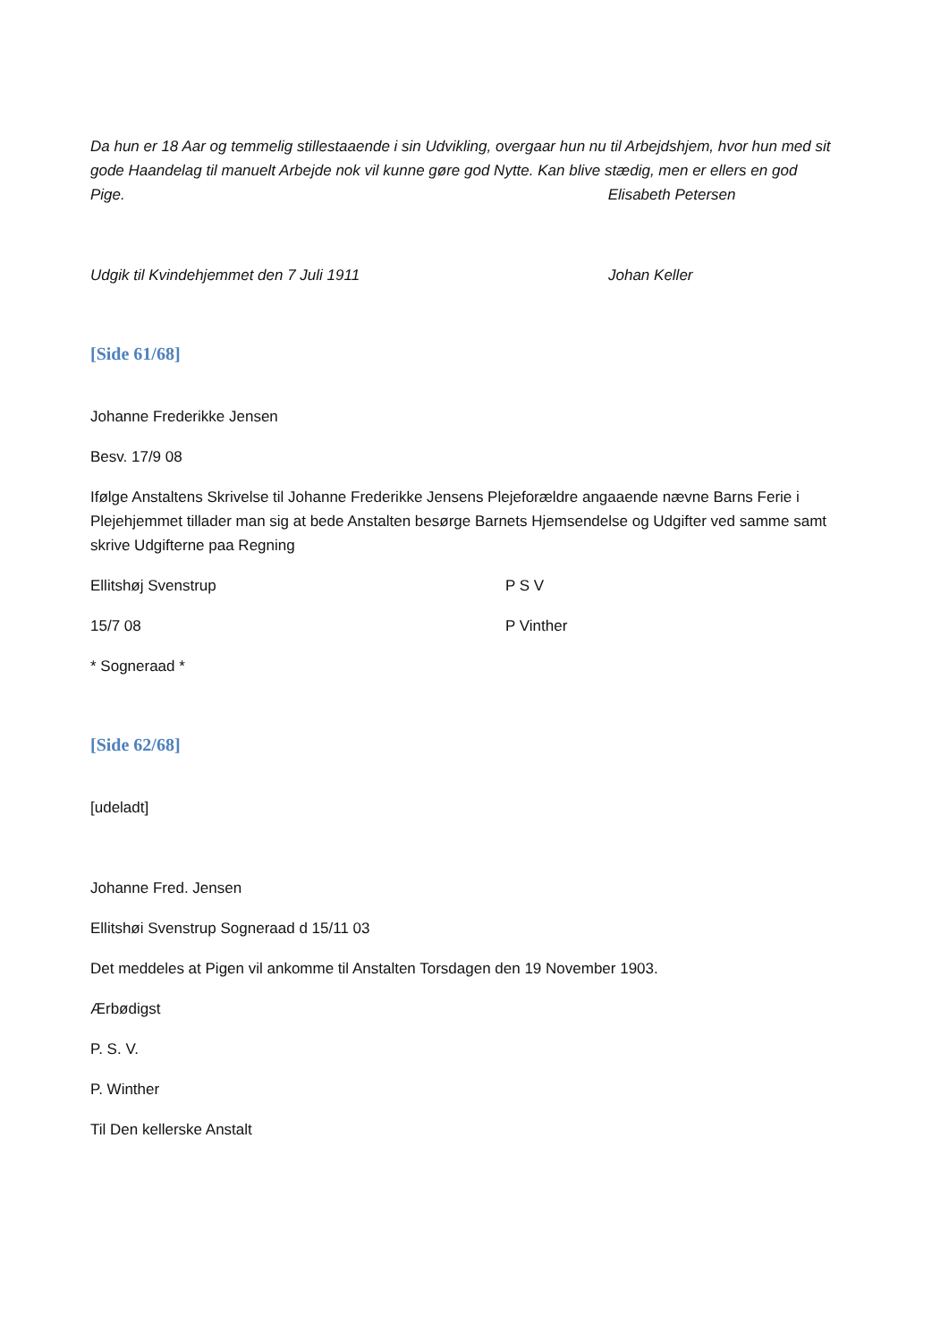Da hun er 18 Aar og temmelig stillestaaende i sin Udvikling, overgaar hun nu til Arbejdshjem, hvor hun med sit gode Haandelag til manuelt Arbejde nok vil kunne gøre god Nytte. Kan blive stædig, men er ellers en god Pige. Elisabeth Petersen
Udgik til Kvindehjemmet den 7 Juli 1911 Johan Keller
[Side 61/68]
Johanne Frederikke Jensen
Besv. 17/9 08
Ifølge Anstaltens Skrivelse til Johanne Frederikke Jensens Plejeforældre angaaende nævne Barns Ferie i Plejehjemmet tillader man sig at bede Anstalten besørge Barnets Hjemsendelse og Udgifter ved samme samt skrive Udgifterne paa Regning
Ellitshøj Svenstrup P S V
15/7 08 P Vinther
* Sogneraad *
[Side 62/68]
[udeladt]
Johanne Fred. Jensen
Ellitshøi Svenstrup Sogneraad d 15/11 03
Det meddeles at Pigen vil ankomme til Anstalten Torsdagen den 19 November 1903.
Ærbødigst
P. S. V.
P. Winther
Til Den kellerske Anstalt